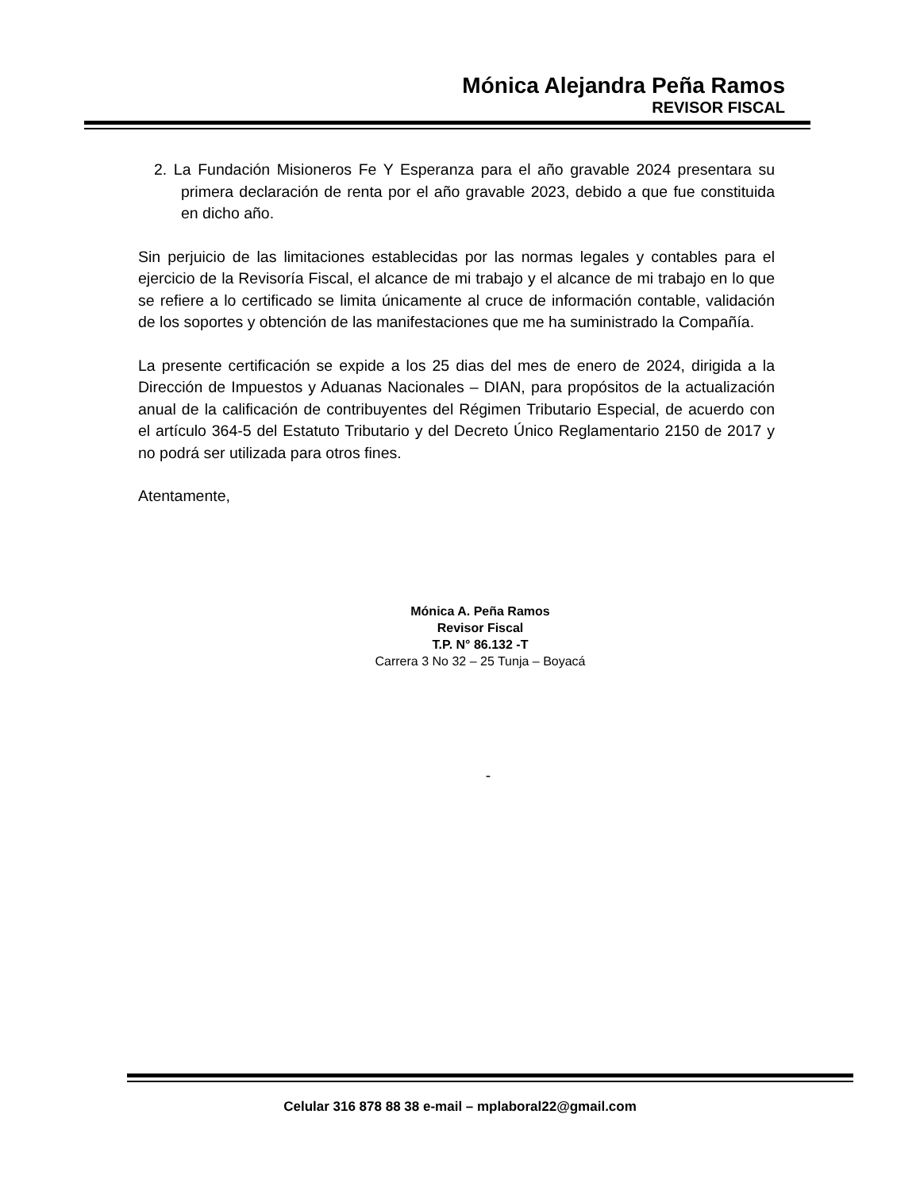Mónica Alejandra Peña Ramos
REVISOR FISCAL
2. La Fundación Misioneros Fe Y Esperanza para el año gravable 2024 presentara su primera declaración de renta por el año gravable 2023, debido a que fue constituida en dicho año.
Sin perjuicio de las limitaciones establecidas por las normas legales y contables para el ejercicio de la Revisoría Fiscal, el alcance de mi trabajo y el alcance de mi trabajo en lo que se refiere a lo certificado se limita únicamente al cruce de información contable, validación de los soportes y obtención de las manifestaciones que me ha suministrado la Compañía.
La presente certificación se expide a los 25 dias del mes de enero de 2024, dirigida a la Dirección de Impuestos y Aduanas Nacionales – DIAN, para propósitos de la actualización anual de la calificación de contribuyentes del Régimen Tributario Especial, de acuerdo con el artículo 364-5 del Estatuto Tributario y del Decreto Único Reglamentario 2150 de 2017 y no podrá ser utilizada para otros fines.
Atentamente,
Mónica A. Peña Ramos
Revisor Fiscal
T.P. N° 86.132 -T
Carrera 3 No 32 – 25 Tunja – Boyacá
-
Celular 316 878 88 38 e-mail – mplaboral22@gmail.com